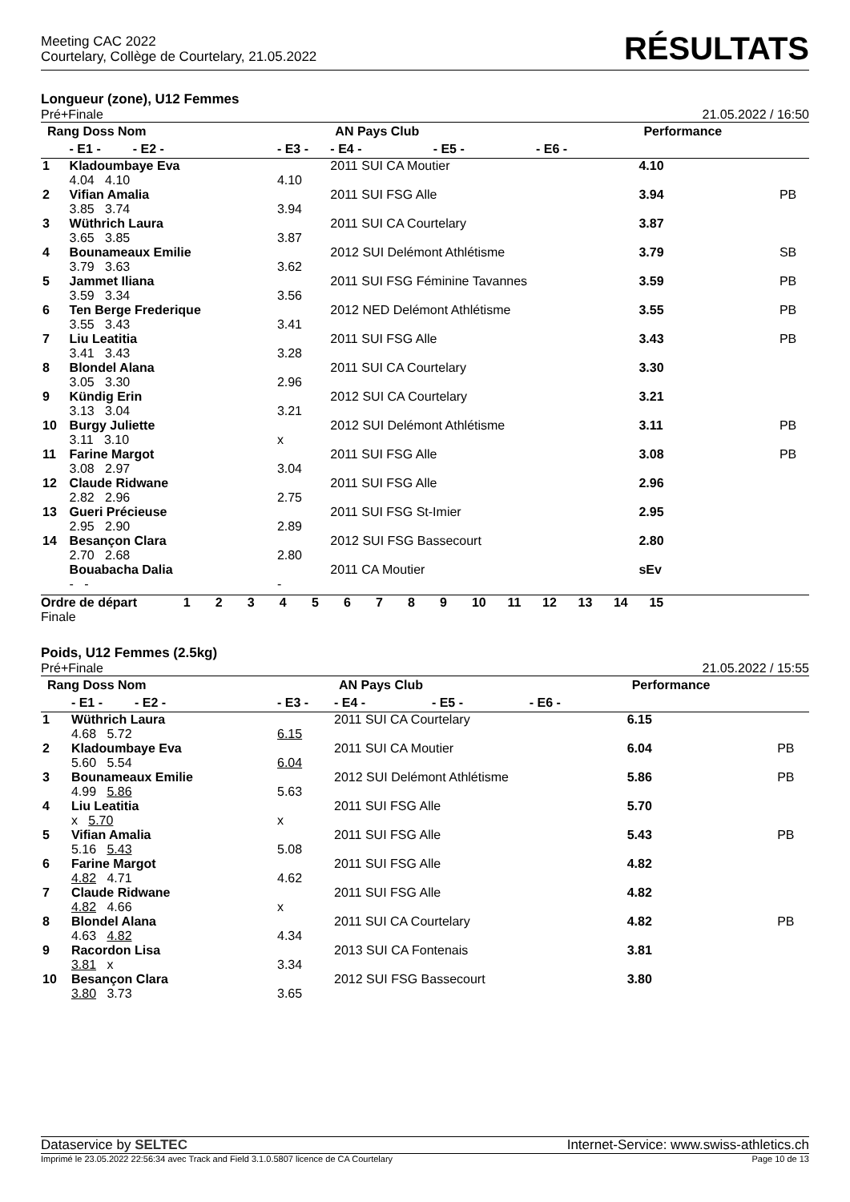Meeting CAC 2022
Courtelary, Collège de Courtelary, 21.05.2022
RÉSULTATS
Longueur (zone), U12 Femmes
Pré+Finale 21.05.2022 / 16:50
| Rang Doss Nom | | | AN Pays Club | | | Performance | |
| | - E1 - - E2 - | - E3 - | - E4 - | - E5 - | - E6 - | | |
| 1 | Kladoumbaye Eva 4.04 4.10 | 4.10 | 2011 SUI CA Moutier | | | 4.10 | |
| 2 | Vifian Amalia 3.85 3.74 | 3.94 | 2011 SUI FSG Alle | | | 3.94 | PB |
| 3 | Wüthrich Laura 3.65 3.85 | 3.87 | 2011 SUI CA Courtelary | | | 3.87 | |
| 4 | Bounameaux Emilie 3.79 3.63 | 3.62 | 2012 SUI Delémont Athlétisme | | | 3.79 | SB |
| 5 | Jammet Iliana 3.59 3.34 | 3.56 | 2011 SUI FSG Féminine Tavannes | | | 3.59 | PB |
| 6 | Ten Berge Frederique 3.55 3.43 | 3.41 | 2012 NED Delémont Athlétisme | | | 3.55 | PB |
| 7 | Liu Leatitia 3.41 3.43 | 3.28 | 2011 SUI FSG Alle | | | 3.43 | PB |
| 8 | Blondel Alana 3.05 3.30 | 2.96 | 2011 SUI CA Courtelary | | | 3.30 | |
| 9 | Kündig Erin 3.13 3.04 | 3.21 | 2012 SUI CA Courtelary | | | 3.21 | |
| 10 | Burgy Juliette 3.11 3.10 | x | 2012 SUI Delémont Athlétisme | | | 3.11 | PB |
| 11 | Farine Margot 3.08 2.97 | 3.04 | 2011 SUI FSG Alle | | | 3.08 | PB |
| 12 | Claude Ridwane 2.82 2.96 | 2.75 | 2011 SUI FSG Alle | | | 2.96 | |
| 13 | Gueri Précieuse 2.95 2.90 | 2.89 | 2011 SUI FSG St-Imier | | | 2.95 | |
| 14 | Besançon Clara 2.70 2.68 | 2.80 | 2012 SUI FSG Bassecourt | | | 2.80 | |
| | Bouabacha Dalia - - | - | 2011 CA Moutier | | | sEv | |
Ordre de départ 1 2 3 4 5 6 7 8 9 10 11 12 13 14 15
Finale
Poids, U12 Femmes (2.5kg)
Pré+Finale 21.05.2022 / 15:55
| Rang Doss Nom | | | AN Pays Club | | | Performance | |
| | - E1 - - E2 - | - E3 - | - E4 - | - E5 - | - E6 - | | |
| 1 | Wüthrich Laura 4.68 5.72 | 6.15 | 2011 SUI CA Courtelary | | | 6.15 | |
| 2 | Kladoumbaye Eva 5.60 5.54 | 6.04 | 2011 SUI CA Moutier | | | 6.04 | PB |
| 3 | Bounameaux Emilie 4.99 5.86 | 5.63 | 2012 SUI Delémont Athlétisme | | | 5.86 | PB |
| 4 | Liu Leatitia x 5.70 | x | 2011 SUI FSG Alle | | | 5.70 | |
| 5 | Vifian Amalia 5.16 5.43 | 5.08 | 2011 SUI FSG Alle | | | 5.43 | PB |
| 6 | Farine Margot 4.82 4.71 | 4.62 | 2011 SUI FSG Alle | | | 4.82 | |
| 7 | Claude Ridwane 4.82 4.66 | x | 2011 SUI FSG Alle | | | 4.82 | |
| 8 | Blondel Alana 4.63 4.82 | 4.34 | 2011 SUI CA Courtelary | | | 4.82 | PB |
| 9 | Racordon Lisa 3.81 x | 3.34 | 2013 SUI CA Fontenais | | | 3.81 | |
| 10 | Besançon Clara 3.80 3.73 | 3.65 | 2012 SUI FSG Bassecourt | | | 3.80 | |
Dataservice by SELTEC Internet-Service: www.swiss-athletics.ch
Imprimé le 23.05.2022 22:56:34 avec Track and Field 3.1.0.5807 licence de CA Courtelary Page 10 de 13